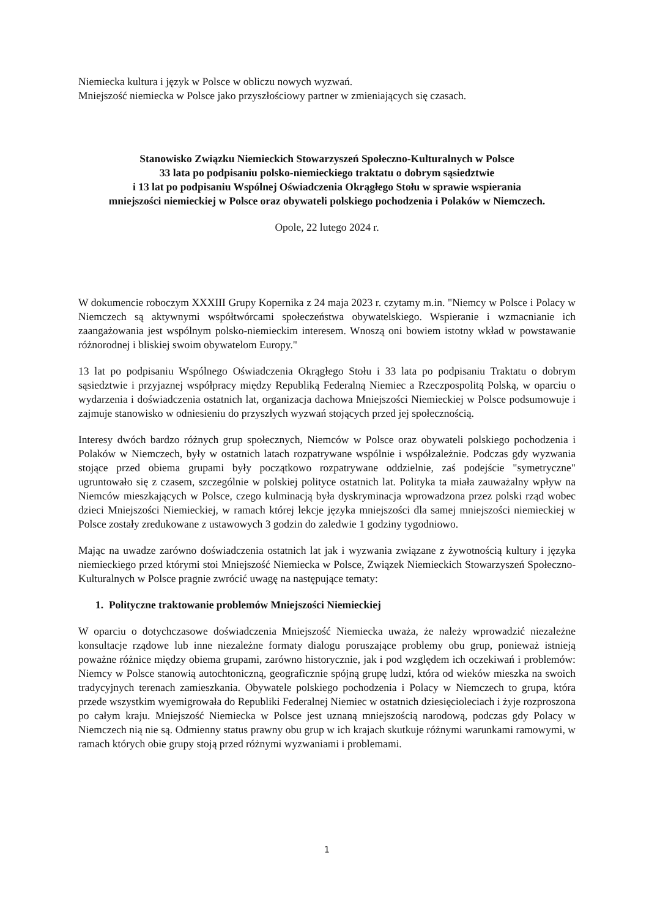Niemiecka kultura i język w Polsce w obliczu nowych wyzwań.
Mniejszość niemiecka w Polsce jako przyszłościowy partner w zmieniających się czasach.
Stanowisko Związku Niemieckich Stowarzyszeń Społeczno-Kulturalnych w Polsce
33 lata po podpisaniu polsko-niemieckiego traktatu o dobrym sąsiedztwie
i 13 lat po podpisaniu Wspólnej Oświadczenia Okrągłego Stołu w sprawie wspierania
mniejszości niemieckiej w Polsce oraz obywateli polskiego pochodzenia i Polaków w Niemczech.
Opole, 22 lutego 2024 r.
W dokumencie roboczym XXXIII Grupy Kopernika z 24 maja 2023 r. czytamy m.in. "Niemcy w Polsce i Polacy w Niemczech są aktywnymi współtwórcami społeczeństwa obywatelskiego. Wspieranie i wzmacnianie ich zaangażowania jest wspólnym polsko-niemieckim interesem. Wnoszą oni bowiem istotny wkład w powstawanie różnorodnej i bliskiej swoim obywatelom Europy."
13 lat po podpisaniu Wspólnego Oświadczenia Okrągłego Stołu i 33 lata po podpisaniu Traktatu o dobrym sąsiedztwie i przyjaznej współpracy między Republiką Federalną Niemiec a Rzeczpospolitą Polską, w oparciu o wydarzenia i doświadczenia ostatnich lat, organizacja dachowa Mniejszości Niemieckiej w Polsce podsumowuje i zajmuje stanowisko w odniesieniu do przyszłych wyzwań stojących przed jej społecznością.
Interesy dwóch bardzo różnych grup społecznych, Niemców w Polsce oraz obywateli polskiego pochodzenia i Polaków w Niemczech, były w ostatnich latach rozpatrywane wspólnie i współzależnie. Podczas gdy wyzwania stojące przed obiema grupami były początkowo rozpatrywane oddzielnie, zaś podejście "symetryczne" ugruntowało się z czasem, szczególnie w polskiej polityce ostatnich lat. Polityka ta miała zauważalny wpływ na Niemców mieszkających w Polsce, czego kulminacją była dyskryminacja wprowadzona przez polski rząd wobec dzieci Mniejszości Niemieckiej, w ramach której lekcje języka mniejszości dla samej mniejszości niemieckiej w Polsce zostały zredukowane z ustawowych 3 godzin do zaledwie 1 godziny tygodniowo.
Mając na uwadze zarówno doświadczenia ostatnich lat jak i wyzwania związane z żywotnością kultury i języka niemieckiego przed którymi stoi Mniejszość Niemiecka w Polsce, Związek Niemieckich Stowarzyszeń Społeczno-Kulturalnych w Polsce pragnie zwrócić uwagę na następujące tematy:
1. Polityczne traktowanie problemów Mniejszości Niemieckiej
W oparciu o dotychczasowe doświadczenia Mniejszość Niemiecka uważa, że należy wprowadzić niezależne konsultacje rządowe lub inne niezależne formaty dialogu poruszające problemy obu grup, ponieważ istnieją poważne różnice między obiema grupami, zarówno historycznie, jak i pod względem ich oczekiwań i problemów: Niemcy w Polsce stanowią autochtoniczną, geograficznie spójną grupę ludzi, która od wieków mieszka na swoich tradycyjnych terenach zamieszkania. Obywatele polskiego pochodzenia i Polacy w Niemczech to grupa, która przede wszystkim wyemigrowała do Republiki Federalnej Niemiec w ostatnich dziesięcioleciach i żyje rozproszona po całym kraju. Mniejszość Niemiecka w Polsce jest uznaną mniejszością narodową, podczas gdy Polacy w Niemczech nią nie są. Odmienny status prawny obu grup w ich krajach skutkuje różnymi warunkami ramowymi, w ramach których obie grupy stoją przed różnymi wyzwaniami i problemami.
1